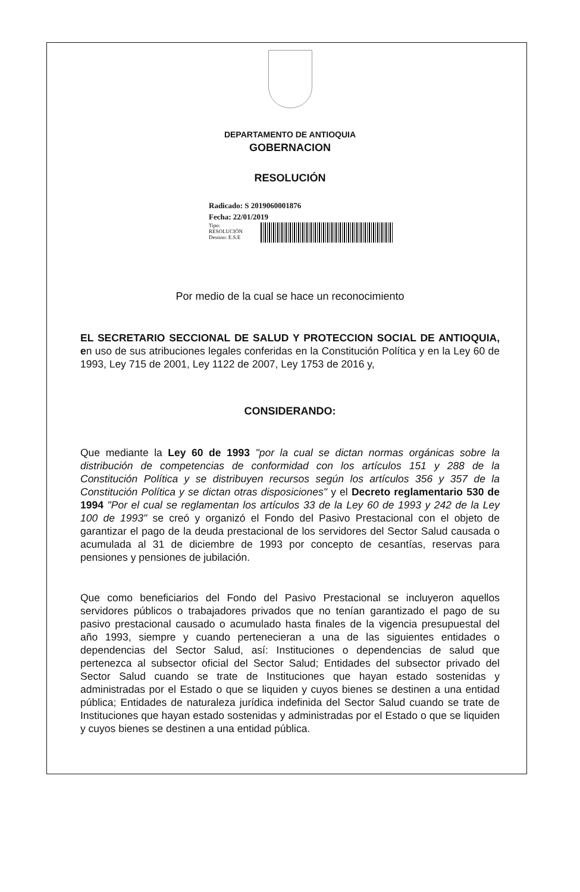DEPARTAMENTO DE ANTIOQUIA
GOBERNACION
RESOLUCIÓN
Radicado: S 2019060001876
Fecha: 22/01/2019
Tipo:
RESOLUCIÓN
Destino: E.S.E
Por medio de la cual se hace un reconocimiento
EL SECRETARIO SECCIONAL DE SALUD Y PROTECCION SOCIAL DE ANTIOQUIA, en uso de sus atribuciones legales conferidas en la Constitución Política y en la Ley 60 de 1993, Ley 715 de 2001, Ley 1122 de 2007, Ley 1753 de 2016 y,
CONSIDERANDO:
Que mediante la Ley 60 de 1993 "por la cual se dictan normas orgánicas sobre la distribución de competencias de conformidad con los artículos 151 y 288 de la Constitución Política y se distribuyen recursos según los artículos 356 y 357 de la Constitución Política y se dictan otras disposiciones" y el Decreto reglamentario 530 de 1994 "Por el cual se reglamentan los artículos 33 de la Ley 60 de 1993 y 242 de la Ley 100 de 1993" se creó y organizó el Fondo del Pasivo Prestacional con el objeto de garantizar el pago de la deuda prestacional de los servidores del Sector Salud causada o acumulada al 31 de diciembre de 1993 por concepto de cesantías, reservas para pensiones y pensiones de jubilación.
Que como beneficiarios del Fondo del Pasivo Prestacional se incluyeron aquellos servidores públicos o trabajadores privados que no tenían garantizado el pago de su pasivo prestacional causado o acumulado hasta finales de la vigencia presupuestal del año 1993, siempre y cuando pertenecieran a una de las siguientes entidades o dependencias del Sector Salud, así: Instituciones o dependencias de salud que pertenezca al subsector oficial del Sector Salud; Entidades del subsector privado del Sector Salud cuando se trate de Instituciones que hayan estado sostenidas y administradas por el Estado o que se liquiden y cuyos bienes se destinen a una entidad pública; Entidades de naturaleza jurídica indefinida del Sector Salud cuando se trate de Instituciones que hayan estado sostenidas y administradas por el Estado o que se liquiden y cuyos bienes se destinen a una entidad pública.